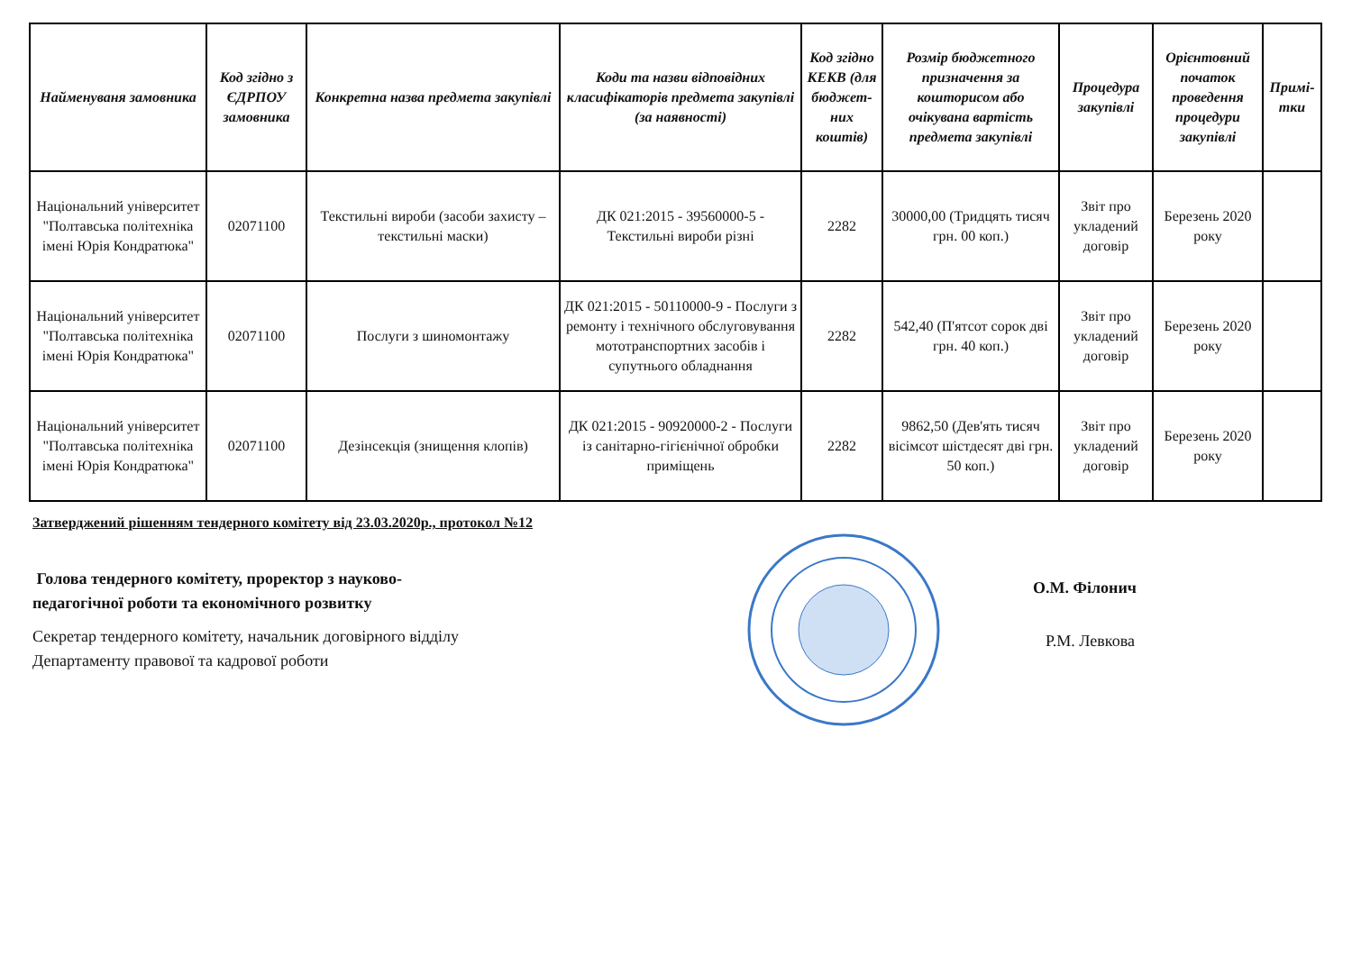| Найменуваня замовника | Код згідно з ЄДРПОУ замовника | Конкретна назва предмета закупівлі | Коди та назви відповідних класифікаторів предмета закупівлі (за наявності) | Код згідно КЕКВ (для бюджет-них коштів) | Розмір бюджетного призначення за кошторисом або очікувана вартість предмета закупівлі | Процедура закупівлі | Орієнтовний початок проведення процедури закупівлі | Примі-тки |
| --- | --- | --- | --- | --- | --- | --- | --- | --- |
| Національний університет "Полтавська політехніка імені Юрія Кондратюка" | 02071100 | Текстильні вироби (засоби захисту – текстильні маски) | ДК 021:2015 - 39560000-5 - Текстильні вироби різні | 2282 | 30000,00 (Тридцять тисяч грн. 00 коп.) | Звіт про укладений договір | Березень 2020 року | |
| Національний університет "Полтавська політехніка імені Юрія Кондратюка" | 02071100 | Послуги з шиномонтажу | ДК 021:2015 - 50110000-9 - Послуги з ремонту і технічного обслуговування мототранспортних засобів і супутнього обладнання | 2282 | 542,40 (П'ятсот сорок дві грн. 40 коп.) | Звіт про укладений договір | Березень 2020 року | |
| Національний університет "Полтавська політехніка імені Юрія Кондратюка" | 02071100 | Дезінсекція (знищення клопів) | ДК 021:2015 - 90920000-2 - Послуги із санітарно-гігієнічної обробки приміщень | 2282 | 9862,50 (Дев'ять тисяч вісімсот шістдесят дві грн. 50 коп.) | Звіт про укладений договір | Березень 2020 року | |
Затверджений рішенням тендерного комітету від 23.03.2020р., протокол №12
Голова тендерного комітету, проректор з науково-
педагогічної роботи та економічного розвитку
Секретар тендерного комітету, начальник договірного відділу
Департаменту правової та кадрової роботи
О.М. Філонич
Р.М. Левкова